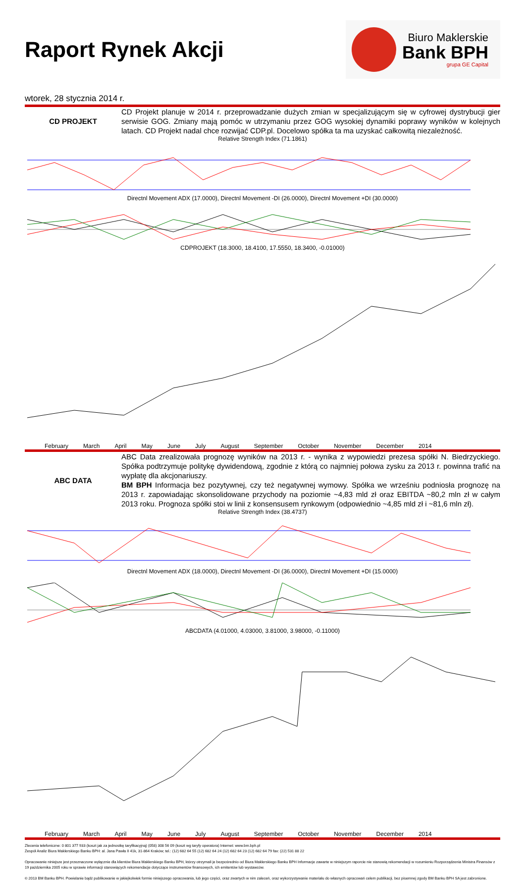Raport Rynek Akcji
Biuro Maklerskie
Bank BPH
grupa GE Capital
wtorek, 28 stycznia 2014 r.
CD PROJEKT
CD Projekt planuje w 2014 r. przeprowadzanie dużych zmian w specjalizującym się w cyfrowej dystrybucji gier serwisie GOG. Zmiany mają pomóc w utrzymaniu przez GOG wysokiej dynamiki poprawy wyników w kolejnych latach. CD Projekt nadal chce rozwijać CDP.pl. Docelowo spółka ta ma uzyskać całkowitą niezależność.
Relative Strength Index (71.1861)
Directnl Movement ADX (17.0000), Directnl Movement -DI (26.0000), Directnl Movement +DI (30.0000)
CDPROJEKT (18.3000, 18.4100, 17.5550, 18.3400, -0.01000)
February March April May June July August September October November December 2014
ABC DATA
ABC Data zrealizowała prognozę wyników na 2013 r. - wynika z wypowiedzi prezesa spółki N. Biedrzyckiego. Spółka podtrzymuje politykę dywidendową, zgodnie z którą co najmniej połowa zysku za 2013 r. powinna trafić na wypłatę dla akcjonariuszy.
BM BPH Informacja bez pozytywnej, czy też negatywnej wymowy. Spółka we wrześniu podniosła prognozę na 2013 r. zapowiadając skonsolidowane przychody na poziomie ~4,83 mld zł oraz EBITDA ~80,2 mln zł w całym 2013 roku. Prognoza spółki stoi w linii z konsensusem rynkowym (odpowiednio ~4,85 mld zł i ~81,6 mln zł).
Relative Strength Index (38.4737)
Directnl Movement ADX (18.0000), Directnl Movement -DI (36.0000), Directnl Movement +DI (15.0000)
ABCDATA (4.01000, 4.03000, 3.81000, 3.98000, -0.11000)
February March April May June July August September October November December 2014
Zlecenia telefoniczne: 0 801 377 933 (koszt jak za jednostkę taryfikacyjną) (058) 308 56 09 (koszt wg taryfy operatora) Internet: www.bm.bph.pl
Zespół Analiz Biura Maklerskiego Banku BPH: al. Jana Pawła II 41k, 31-864 Kraków; tel.: (12) 682 64 55 (12) 682 64 24 (12) 682 64 23 (12) 682 64 79 fax: (22) 531 88 22
Opracowanie niniejsze jest przeznaczone wyłącznie dla klientów Biura Maklerskiego Banku BPH, którzy otrzymali je bezpośrednio od Biura Maklerskiego Banku BPH Informacje zawarte w niniejszym raporcie nie stanowią rekomendacji w rozumieniu Rozporządzenia Ministra Finansów z 19 października 2005 roku w sprawie informacji stanowiących rekomendacje dotyczące instrumentów finansowych, ich emitentów lub wystawców.
© 2013 BM Banku BPH. Powielanie bądź publikowanie w jakiejkolwiek formie niniejszego opracowania, lub jego części, oraz zwartych w nim zaleceń, oraz wykorzystywanie materiału do własnych opracowań celem publikacji, bez pisemnej zgody BM Banku BPH SA jest zabronione.